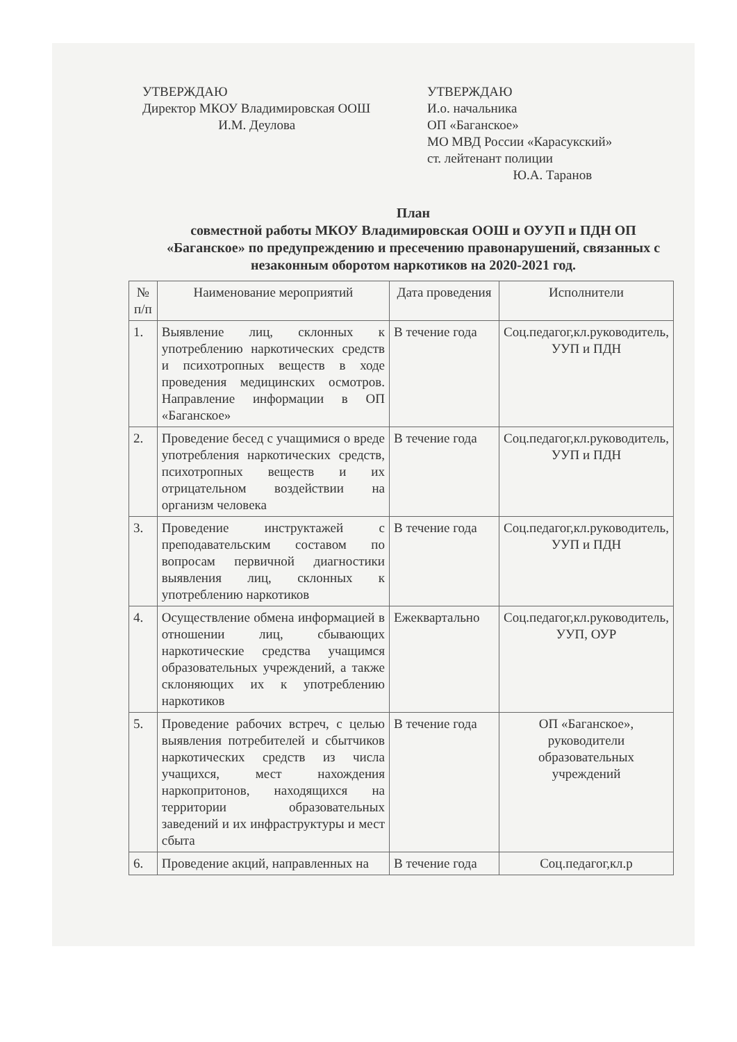УТВЕРЖДАЮ
Директор МКОУ Владимировская ООШ
И.М. Деулова
УТВЕРЖДАЮ
И.о. начальника
ОП «Баганское»
МО МВД России «Карасукский»
ст. лейтенант полиции
Ю.А. Таранов
План
совместной работы МКОУ Владимировская ООШ и ОУУП и ПДН ОП «Баганское» по предупреждению и пресечению правонарушений, связанных с незаконным оборотом наркотиков на 2020-2021 год.
| № п/п | Наименование мероприятий | Дата проведения | Исполнители |
| --- | --- | --- | --- |
| 1. | Выявление лиц, склонных к употреблению наркотических средств и психотропных веществ в ходе проведения медицинских осмотров. Направление информации в ОП «Баганское» | В течение года | Соц.педагог,кл.руководитель, УУП и ПДН |
| 2. | Проведение бесед с учащимися о вреде употребления наркотических средств, психотропных веществ и их отрицательном воздействии на организм человека | В течение года | Соц.педагог,кл.руководитель, УУП и ПДН |
| 3. | Проведение инструктажей с преподавательским составом по вопросам первичной диагностики выявления лиц, склонных к употреблению наркотиков | В течение года | Соц.педагог,кл.руководитель, УУП и ПДН |
| 4. | Осуществление обмена информацией в отношении лиц, сбывающих наркотические средства учащимся образовательных учреждений, а также склоняющих их к употреблению наркотиков | Ежеквартально | Соц.педагог,кл.руководитель, УУП, ОУР |
| 5. | Проведение рабочих встреч, с целью выявления потребителей и сбытчиков наркотических средств из числа учащихся, мест нахождения наркопритонов, находящихся на территории образовательных заведений и их инфраструктуры и мест сбыта | В течение года | ОП «Баганское», руководители образовательных учреждений |
| 6. | Проведение акций, направленных на | В течение года | Соц.педагог,кл.р |